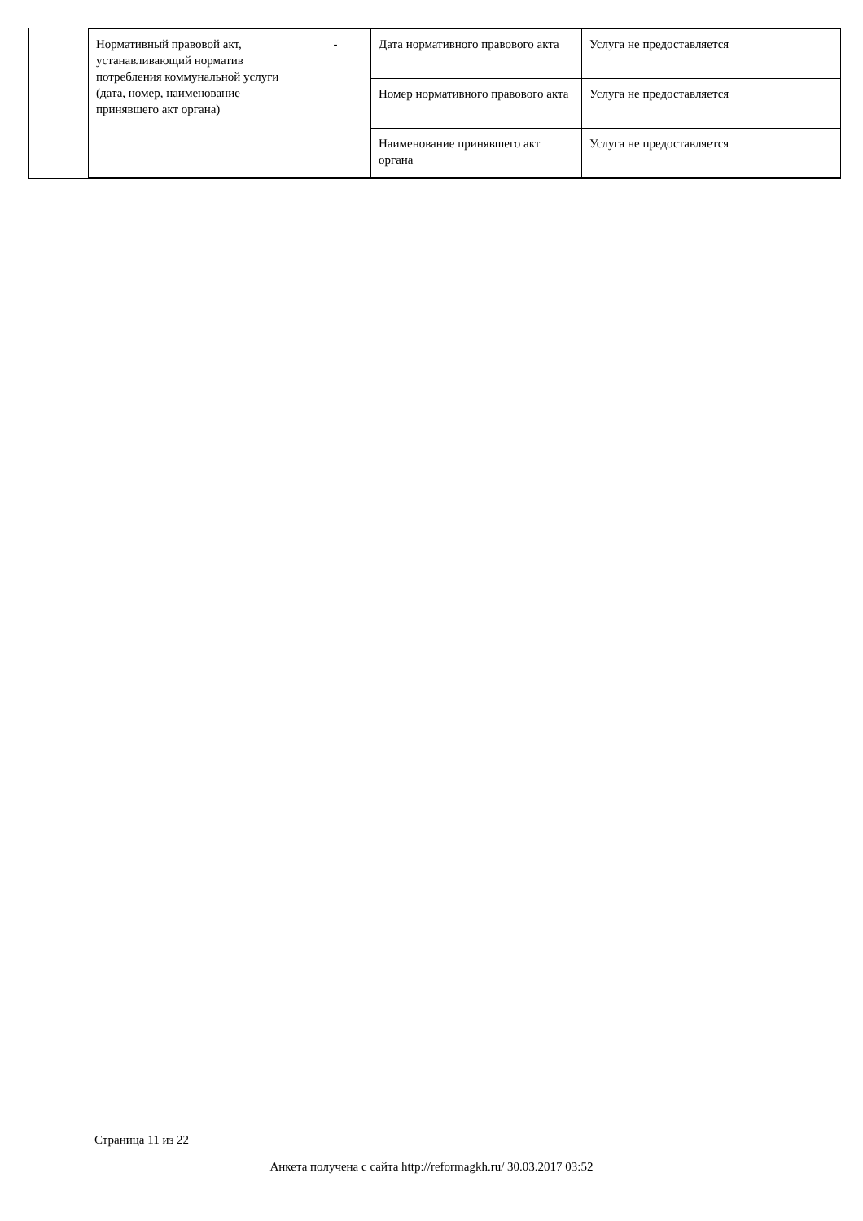| Нормативный правовой акт, устанавливающий норматив потребления коммунальной услуги (дата, номер, наименование принявшего акт органа) | - | Дата нормативного правового акта | Услуга не предоставляется |
| | | Номер нормативного правового акта | Услуга не предоставляется |
| | | Наименование принявшего акт органа | Услуга не предоставляется |
Страница 11 из 22
Анкета получена с сайта http://reformagkh.ru/ 30.03.2017 03:52